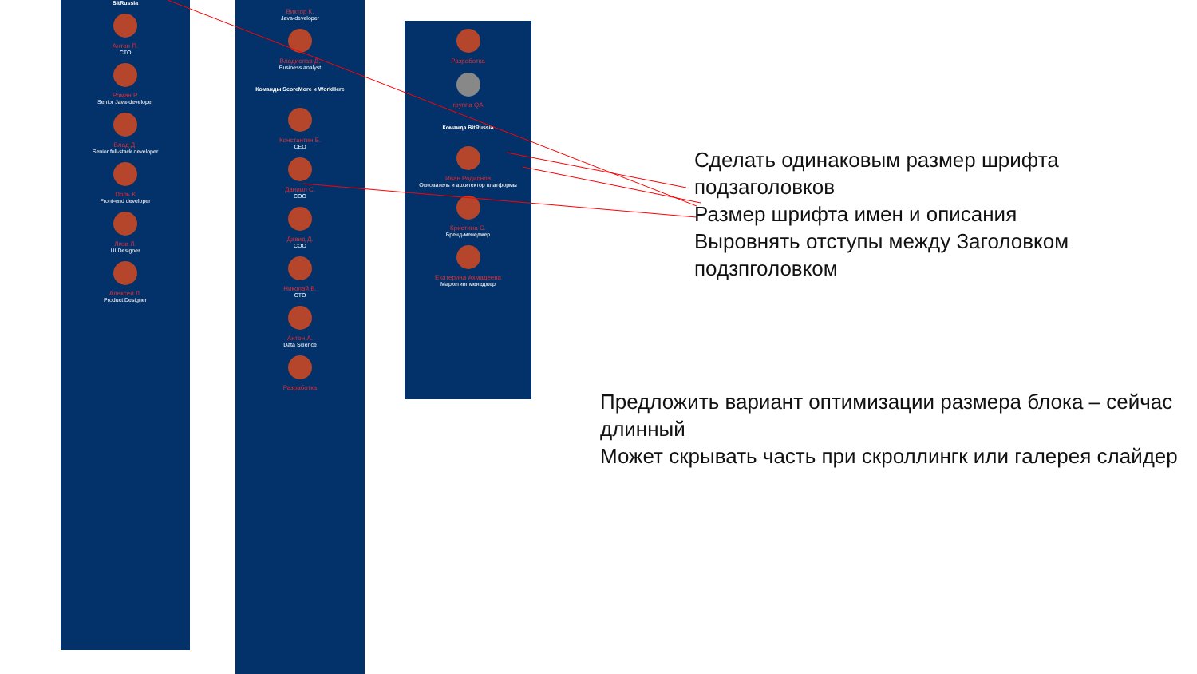BitRussia
Антон П.
CTO
Роман Р.
Senior Java-developer
Влад Д.
Senior full-stack developer
Поль К
Front-end developer
Лиза Л.
UI Designer
Алексей Л.
Product Designer
Виктор К.
Java-developer
Владислав Д.
Business analyst
Команды ScoreMore и WorkHere
Константин Б.
CEO
Даниил С.
COO
Давид Д.
COO
Николай В.
CTO
Антон А.
Data Science
Разработка
Разработка
группа QA
Команда BitRussia
Иван Родионов
Основатель и архитектор платформы
Кристина С.
Бренд-менеджер
Екатерина Ахмадеева
Маркетинг менеджер
Сделать одинаковым размер шрифта
подзаголовков
Размер шрифта имен и описания
Выровнять отступы между Заголовком
подзпголовком
Предложить вариант оптимизации размера блока – сейчас
длинный
Может скрывать часть при скроллингк или галерея слайдер